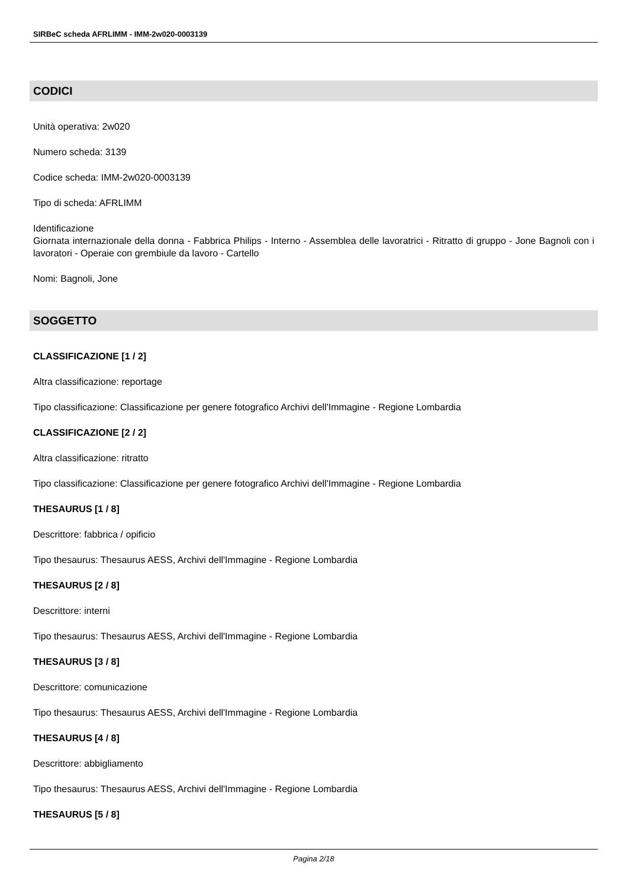SIRBeC scheda AFRLIMM - IMM-2w020-0003139
CODICI
Unità operativa: 2w020
Numero scheda: 3139
Codice scheda: IMM-2w020-0003139
Tipo di scheda: AFRLIMM
Identificazione
Giornata internazionale della donna - Fabbrica Philips - Interno - Assemblea delle lavoratrici - Ritratto di gruppo - Jone Bagnoli con i lavoratori - Operaie con grembiule da lavoro - Cartello
Nomi: Bagnoli, Jone
SOGGETTO
CLASSIFICAZIONE [1 / 2]
Altra classificazione: reportage
Tipo classificazione: Classificazione per genere fotografico Archivi dell'Immagine - Regione Lombardia
CLASSIFICAZIONE [2 / 2]
Altra classificazione: ritratto
Tipo classificazione: Classificazione per genere fotografico Archivi dell'Immagine - Regione Lombardia
THESAURUS [1 / 8]
Descrittore: fabbrica / opificio
Tipo thesaurus: Thesaurus AESS, Archivi dell'Immagine - Regione Lombardia
THESAURUS [2 / 8]
Descrittore: interni
Tipo thesaurus: Thesaurus AESS, Archivi dell'Immagine - Regione Lombardia
THESAURUS [3 / 8]
Descrittore: comunicazione
Tipo thesaurus: Thesaurus AESS, Archivi dell'Immagine - Regione Lombardia
THESAURUS [4 / 8]
Descrittore: abbigliamento
Tipo thesaurus: Thesaurus AESS, Archivi dell'Immagine - Regione Lombardia
THESAURUS [5 / 8]
Pagina 2/18